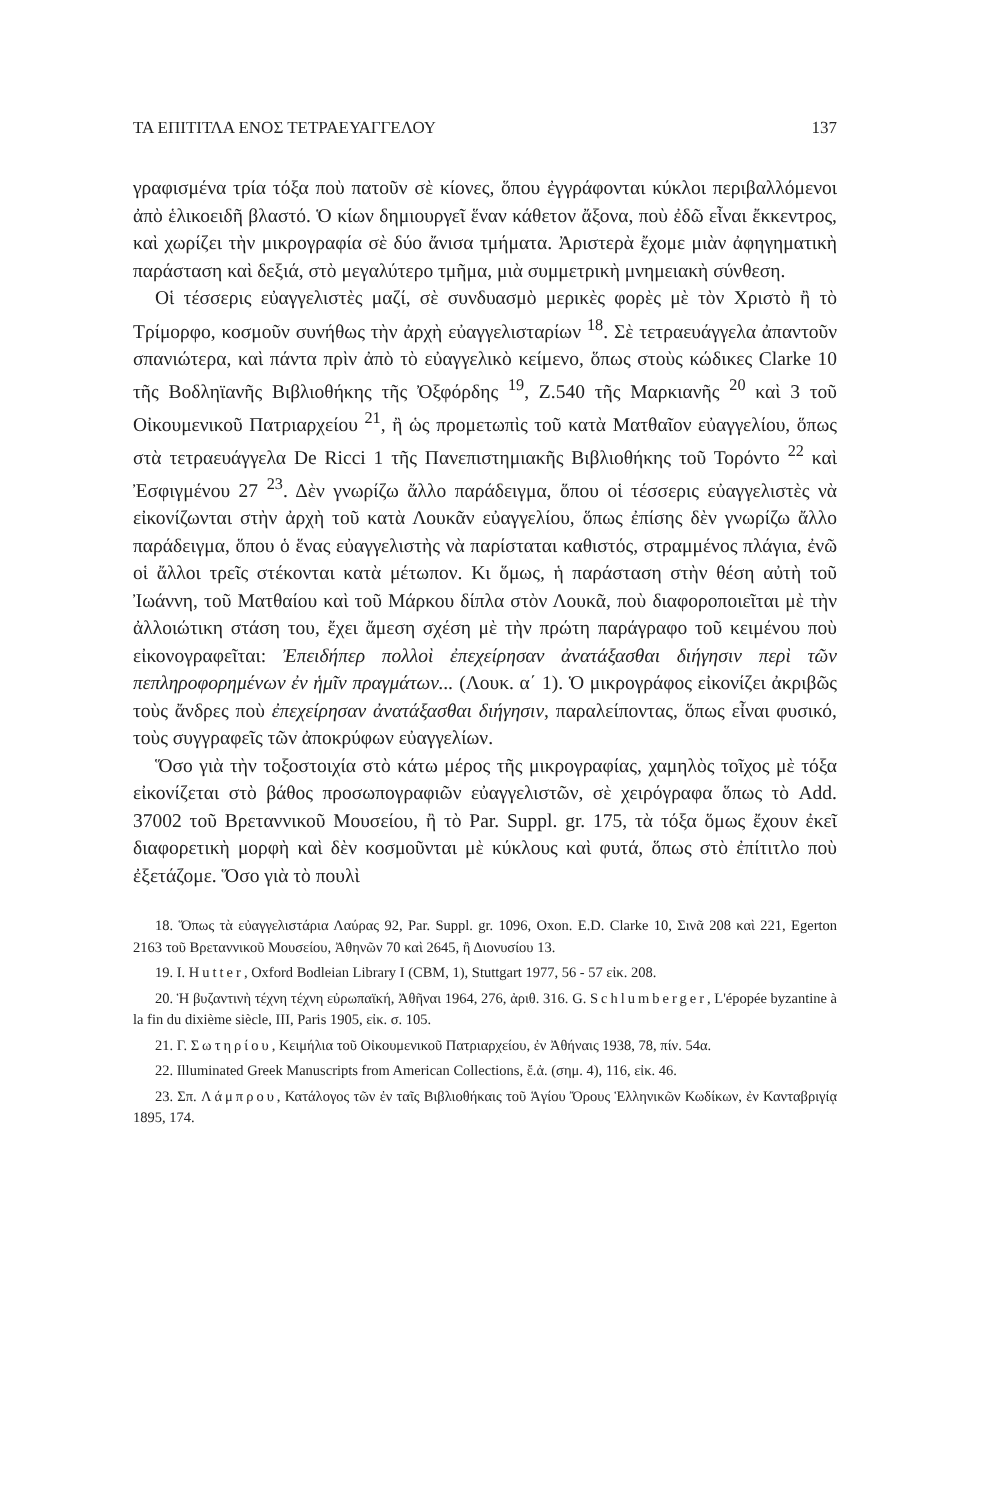ΤΑ ΕΠΙΤΙΤΛΑ ΕΝΟΣ ΤΕΤΡΑΕΥΑΓΓΕΛΟΥ 137
γραφισμένα τρία τόξα ποὺ πατοῦν σὲ κίονες, ὅπου ἐγγράφονται κύκλοι περιβαλλόμενοι ἀπὸ ἑλικοειδῆ βλαστό. Ὁ κίων δημιουργεῖ ἕναν κάθετον ἄξονα, ποὺ ἐδῶ εἶναι ἔκκεντρος, καὶ χωρίζει τὴν μικρογραφία σὲ δύο ἄνισα τμήματα. Ἀριστερὰ ἔχομε μιὰν ἀφηγηματικὴ παράσταση καὶ δεξιά, στὸ μεγαλύτερο τμῆμα, μιὰ συμμετρικὴ μνημειακὴ σύνθεση.
Οἱ τέσσερις εὐαγγελιστὲς μαζί, σὲ συνδυασμὸ μερικὲς φορὲς μὲ τὸν Χριστὸ ἢ τὸ Τρίμορφο, κοσμοῦν συνήθως τὴν ἀρχὴ εὐαγγελισταρίων <sup>18</sup>. Σὲ τετραευάγγελα ἀπαντοῦν σπανιώτερα, καὶ πάντα πρὶν ἀπὸ τὸ εὐαγγελικὸ κείμενο, ὅπως στοὺς κώδικες Clarke 10 τῆς Βοδληϊανῆς Βιβλιοθήκης τῆς Ὀξφόρδης <sup>19</sup>, Z.540 τῆς Μαρκιανῆς <sup>20</sup> καὶ 3 τοῦ Οἰκουμενικοῦ Πατριαρχείου <sup>21</sup>, ἢ ὡς προμετωπὶς τοῦ κατὰ Ματθαῖον εὐαγγελίου, ὅπως στὰ τετραευάγγελα De Ricci 1 τῆς Πανεπιστημιακῆς Βιβλιοθήκης τοῦ Τορόντο <sup>22</sup> καὶ Ἐσφιγμένου 27 <sup>23</sup>. Δὲν γνωρίζω ἄλλο παράδειγμα, ὅπου οἱ τέσσερις εὐαγγελιστὲς νὰ εἰκονίζωνται στὴν ἀρχὴ τοῦ κατὰ Λουκᾶν εὐαγγελίου, ὅπως ἐπίσης δὲν γνωρίζω ἄλλο παράδειγμα, ὅπου ὁ ἕνας εὐαγγελιστὴς νὰ παρίσταται καθιστός, στραμμένος πλάγια, ἐνῶ οἱ ἄλλοι τρεῖς στέκονται κατὰ μέτωπον. Κι ὅμως, ἡ παράσταση στὴν θέση αὐτὴ τοῦ Ἰωάννη, τοῦ Ματθαίου καὶ τοῦ Μάρκου δίπλα στὸν Λουκᾶ, ποὺ διαφοροποιεῖται μὲ τὴν ἀλλοιώτικη στάση του, ἔχει ἄμεση σχέση μὲ τὴν πρώτη παράγραφο τοῦ κειμένου ποὺ εἰκονογραφεῖται: Ἐπειδήπερ πολλοὶ ἐπεχείρησαν ἀνατάξασθαι διήγησιν περὶ τῶν πεπληροφορημένων ἐν ἡμῖν πραγμάτων... (Λουκ. α΄ 1). Ὁ μικρογράφος εἰκονίζει ἀκριβῶς τοὺς ἄνδρες ποὺ ἐπεχείρησαν ἀνατάξασθαι διήγησιν, παραλείποντας, ὅπως εἶναι φυσικό, τοὺς συγγραφεῖς τῶν ἀποκρύφων εὐαγγελίων.
Ὅσο γιὰ τὴν τοξοστοιχία στὸ κάτω μέρος τῆς μικρογραφίας, χαμηλὸς τοῖχος μὲ τόξα εἰκονίζεται στὸ βάθος προσωπογραφιῶν εὐαγγελιστῶν, σὲ χειρόγραφα ὅπως τὸ Add. 37002 τοῦ Βρεταννικοῦ Μουσείου, ἢ τὸ Par. Suppl. gr. 175, τὰ τόξα ὅμως ἔχουν ἐκεῖ διαφορετικὴ μορφὴ καὶ δὲν κοσμοῦνται μὲ κύκλους καὶ φυτά, ὅπως στὸ ἐπίτιτλο ποὺ ἐξετάζομε. Ὅσο γιὰ τὸ πουλὶ
18. Ὅπως τὰ εὐαγγελιστάρια Λαύρας 92, Par. Suppl. gr. 1096, Oxon. E.D. Clarke 10, Σινᾶ 208 καὶ 221, Egerton 2163 τοῦ Βρεταννικοῦ Μουσείου, Ἀθηνῶν 70 καὶ 2645, ἢ Διονυσίου 13.
19. I. Hutter, Oxford Bodleian Library I (CBM, 1), Stuttgart 1977, 56 - 57 εἰκ. 208.
20. Ἡ βυζαντινὴ τέχνη τέχνη εὐρωπαϊκή, Ἀθῆναι 1964, 276, ἀριθ. 316. G. Schlumberger, L'épopée byzantine à la fin du dixième siècle, III, Paris 1905, εἰκ. σ. 105.
21. Γ. Σωτηρίου, Κειμήλια τοῦ Οἰκουμενικοῦ Πατριαρχείου, ἐν Ἀθήναις 1938, 78, πίν. 54α.
22. Illuminated Greek Manuscripts from American Collections, ἔ.ἀ. (σημ. 4), 116, εἰκ. 46.
23. Σπ. Λάμπρου, Κατάλογος τῶν ἐν ταῖς Βιβλιοθήκαις τοῦ Ἁγίου Ὄρους Ἑλληνικῶν Κωδίκων, ἐν Κανταβριγίᾳ 1895, 174.